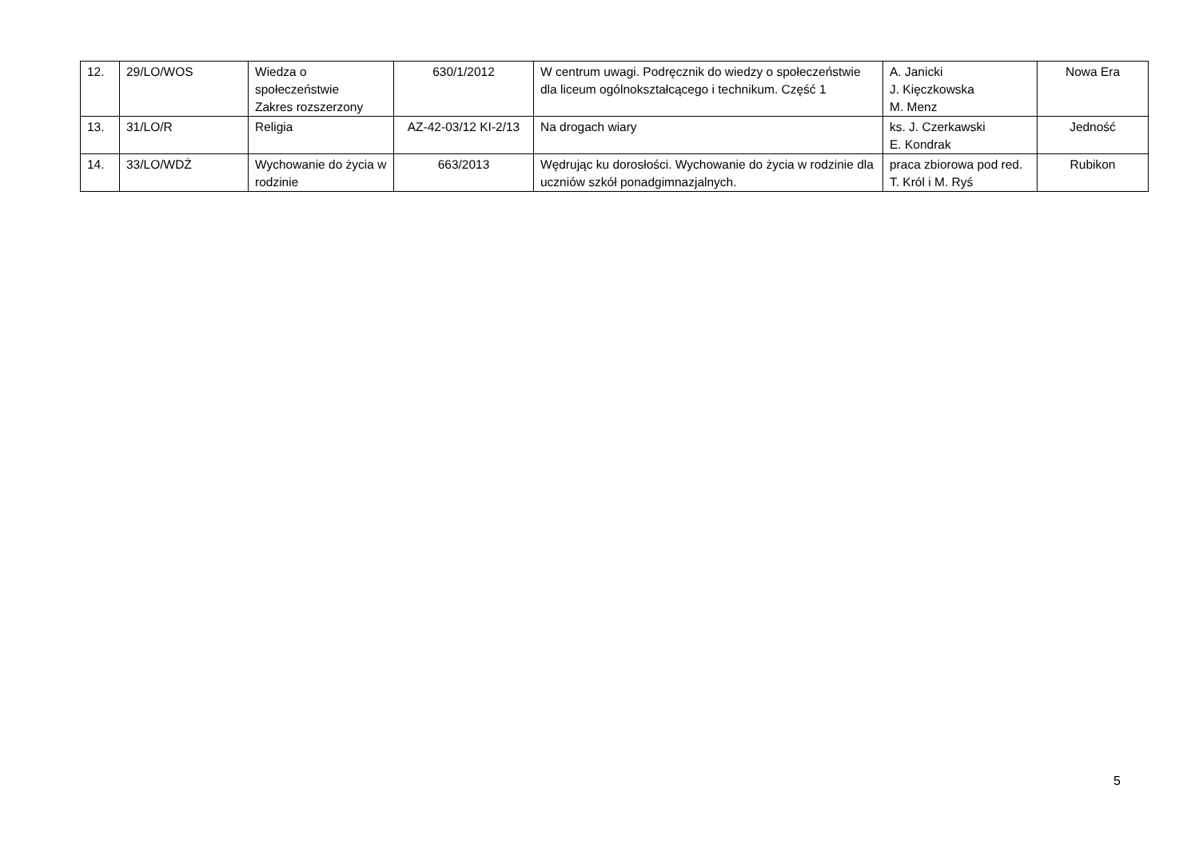| 12. | 29/LO/WOS | Wiedza o społeczeństwie Zakres rozszerzony | 630/1/2012 | W centrum uwagi. Podręcznik do wiedzy o społeczeństwie dla liceum ogólnokształcącego i technikum. Część 1 | A. Janicki J. Kięczkowska M. Menz | Nowa Era |
| 13. | 31/LO/R | Religia | AZ-42-03/12 KI-2/13 | Na drogach wiary | ks. J. Czerkawski E. Kondrak | Jedność |
| 14. | 33/LO/WDŻ | Wychowanie do życia w rodzinie | 663/2013 | Wędrując ku dorosłości. Wychowanie do życia w rodzinie dla uczniów szkół ponadgimnazjalnych. | praca zbiorowa pod red. T. Król i M. Ryś | Rubikon |
5